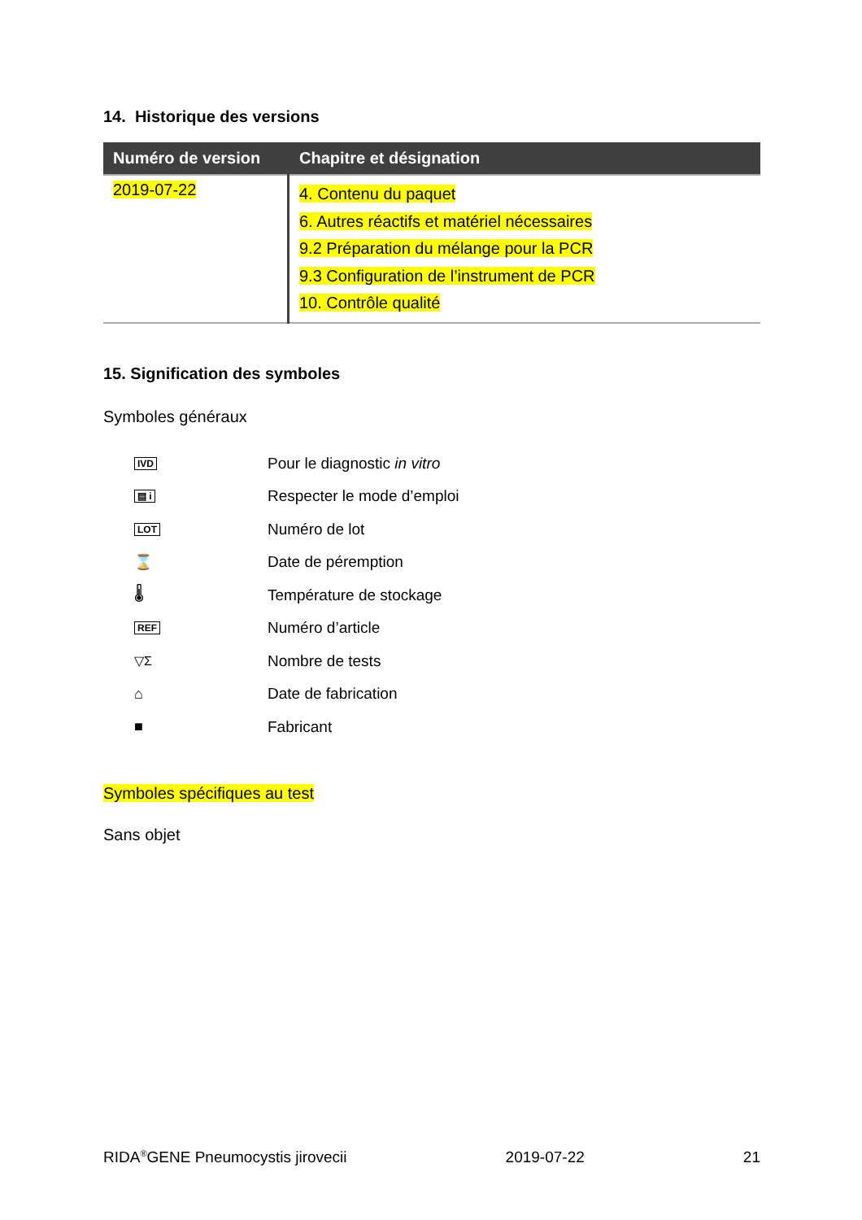14. Historique des versions
| Numéro de version | Chapitre et désignation |
| --- | --- |
| 2019-07-22 | 4. Contenu du paquet 6. Autres réactifs et matériel nécessaires 9.2 Préparation du mélange pour la PCR 9.3 Configuration de l’instrument de PCR 10. Contrôle qualité |
15. Signification des symboles
Symboles généraux
| IVD | Pour le diagnostic in vitro |
| ▤ i | Respecter le mode d’emploi |
| LOT | Numéro de lot |
| ⌛ | Date de péremption |
| 🌡 | Température de stockage |
| REF | Numéro d’article |
| ▽Σ | Nombre de tests |
| ⌂ | Date de fabrication |
| ■ | Fabricant |
Symboles spécifiques au test
Sans objet
RIDA<sup>®</sup>GENE Pneumocystis jirovecii 2019-07-22 21